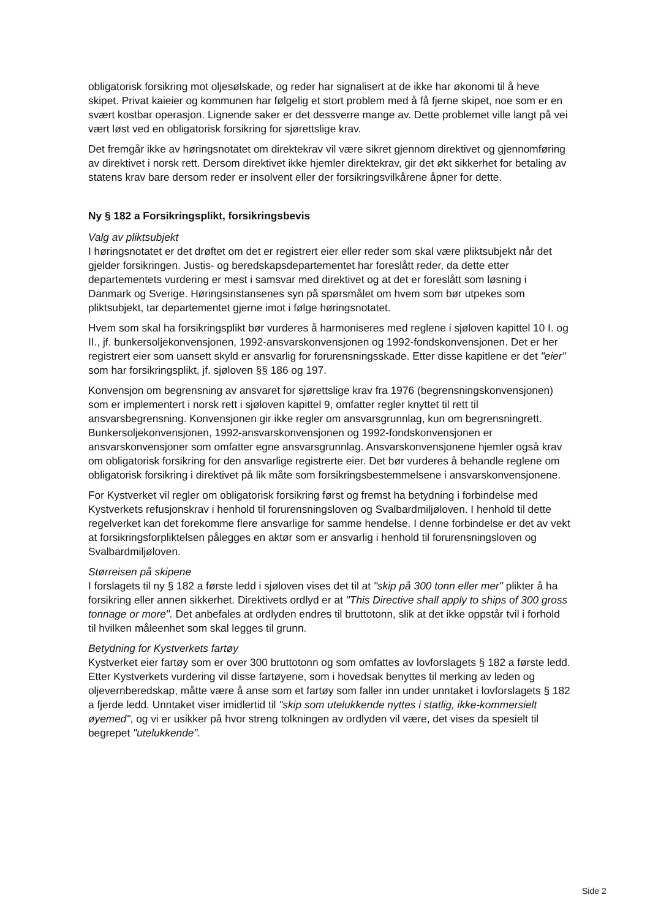obligatorisk forsikring mot oljesølskade, og reder har signalisert at de ikke har økonomi til å heve skipet. Privat kaieier og kommunen har følgelig et stort problem med å få fjerne skipet, noe som er en svært kostbar operasjon. Lignende saker er det dessverre mange av. Dette problemet ville langt på vei vært løst ved en obligatorisk forsikring for sjørettslige krav.
Det fremgår ikke av høringsnotatet om direktekrav vil være sikret gjennom direktivet og gjennomføring av direktivet i norsk rett. Dersom direktivet ikke hjemler direktekrav, gir det økt sikkerhet for betaling av statens krav bare dersom reder er insolvent eller der forsikringsvilkårene åpner for dette.
Ny § 182 a Forsikringsplikt, forsikringsbevis
Valg av pliktsubjekt
I høringsnotatet er det drøftet om det er registrert eier eller reder som skal være pliktsubjekt når det gjelder forsikringen. Justis- og beredskapsdepartementet har foreslått reder, da dette etter departementets vurdering er mest i samsvar med direktivet og at det er foreslått som løsning i Danmark og Sverige. Høringsinstansenes syn på spørsmålet om hvem som bør utpekes som pliktsubjekt, tar departementet gjerne imot i følge høringsnotatet.
Hvem som skal ha forsikringsplikt bør vurderes å harmoniseres med reglene i sjøloven kapittel 10 I. og II., jf. bunkersoljekonvensjonen, 1992-ansvarskonvensjonen og 1992-fondskonvensjonen. Det er her registrert eier som uansett skyld er ansvarlig for forurensningsskade. Etter disse kapitlene er det "eier" som har forsikringsplikt, jf. sjøloven §§ 186 og 197.
Konvensjon om begrensning av ansvaret for sjørettslige krav fra 1976 (begrensningskonvensjonen) som er implementert i norsk rett i sjøloven kapittel 9, omfatter regler knyttet til rett til ansvarsbegrensning. Konvensjonen gir ikke regler om ansvarsgrunnlag, kun om begrensningrett. Bunkersoljekonvensjonen, 1992-ansvarskonvensjonen og 1992-fondskonvensjonen er ansvarskonvensjoner som omfatter egne ansvarsgrunnlag. Ansvarskonvensjonene hjemler også krav om obligatorisk forsikring for den ansvarlige registrerte eier. Det bør vurderes å behandle reglene om obligatorisk forsikring i direktivet på lik måte som forsikringsbestemmelsene i ansvarskonvensjonene.
For Kystverket vil regler om obligatorisk forsikring først og fremst ha betydning i forbindelse med Kystverkets refusjonskrav i henhold til forurensningsloven og Svalbardmiljøloven. I henhold til dette regelverket kan det forekomme flere ansvarlige for samme hendelse. I denne forbindelse er det av vekt at forsikringsforpliktelsen pålegges en aktør som er ansvarlig i henhold til forurensningsloven og Svalbardmiljøloven.
Størreisen på skipene
I forslagets til ny § 182 a første ledd i sjøloven vises det til at "skip på 300 tonn eller mer" plikter å ha forsikring eller annen sikkerhet. Direktivets ordlyd er at "This Directive shall apply to ships of 300 gross tonnage or more". Det anbefales at ordlyden endres til bruttotonn, slik at det ikke oppstår tvil i forhold til hvilken måleenhet som skal legges til grunn.
Betydning for Kystverkets fartøy
Kystverket eier fartøy som er over 300 bruttotonn og som omfattes av lovforslagets § 182 a første ledd. Etter Kystverkets vurdering vil disse fartøyene, som i hovedsak benyttes til merking av leden og oljevernberedskap, måtte være å anse som et fartøy som faller inn under unntaket i lovforslagets § 182 a fjerde ledd. Unntaket viser imidlertid til "skip som utelukkende nyttes i statlig, ikke-kommersielt øyemed", og vi er usikker på hvor streng tolkningen av ordlyden vil være, det vises da spesielt til begrepet "utelukkende".
Side 2